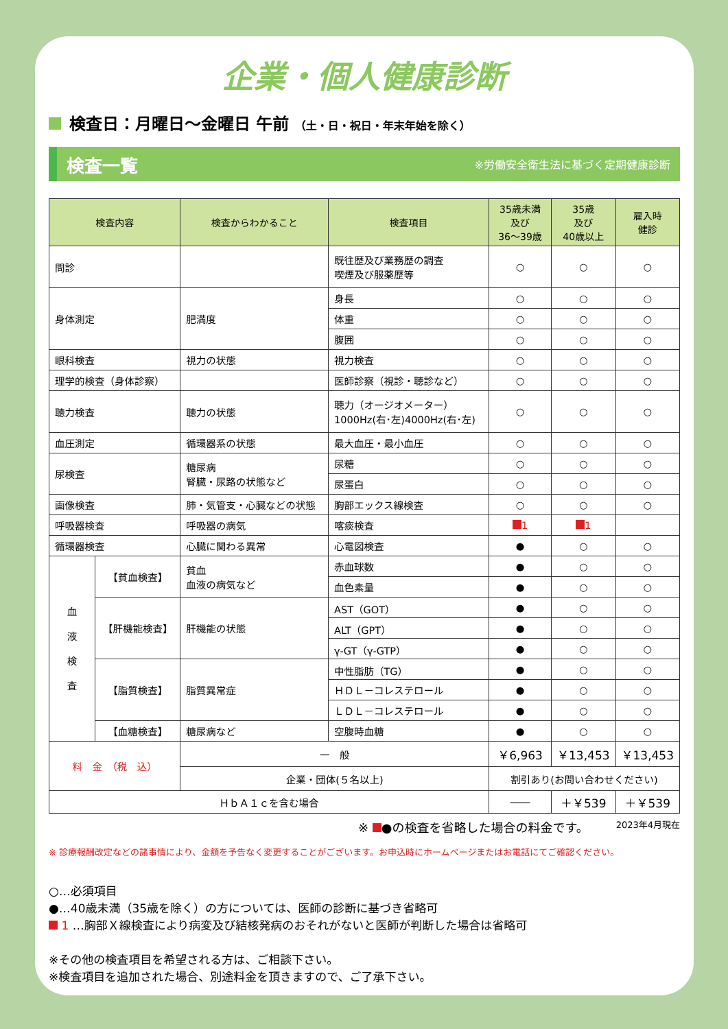企業・個人健康診断
検査日：月曜日～金曜日 午前 （土・日・祝日・年末年始を除く）
検査一覧 ※労働安全衛生法に基づく定期健康診断
| 検査内容 | | 検査からわかること | 検査項目 | 35歳未満 及び 36～39歳 | 35歳 及び 40歳以上 | 雇入時 健診 |
| --- | --- | --- | --- | --- | --- | --- |
| 問診 | | | 既往歴及び業務歴の調査 喫煙及び服薬歴等 | ○ | ○ | ○ |
| 身体測定 | | 肥満度 | 身長 | ○ | ○ | ○ |
| | | | 体重 | ○ | ○ | ○ |
| | | | 腹囲 | ○ | ○ | ○ |
| 眼科検査 | | 視力の状態 | 視力検査 | ○ | ○ | ○ |
| 理学的検査（身体診察） | | | 医師診察（視診・聴診など） | ○ | ○ | ○ |
| 聴力検査 | | 聴力の状態 | 聴力（オージオメーター） 1000Hz(右･左)4000Hz(右･左) | ○ | ○ | ○ |
| 血圧測定 | | 循環器系の状態 | 最大血圧・最小血圧 | ○ | ○ | ○ |
| 尿検査 | | 糖尿病 腎臓・尿路の状態など | 尿糖 | ○ | ○ | ○ |
| | | | 尿蛋白 | ○ | ○ | ○ |
| 画像検査 | | 肺・気管支・心臓などの状態 | 胸部エックス線検査 | ○ | ○ | ○ |
| 呼吸器検査 | | 呼吸器の病気 | 喀痰検査 | 1 | 1 | |
| 循環器検査 | | 心臓に関わる異常 | 心電図検査 | ● | ○ | ○ |
| 血 液 検 査 | 【貧血検査】 | 貧血 血液の病気など | 赤血球数 | ● | ○ | ○ |
| | | | 血色素量 | ● | ○ | ○ |
| | 【肝機能検査】 | 肝機能の状態 | AST（GOT） | ● | ○ | ○ |
| | | | ALT（GPT） | ● | ○ | ○ |
| | | | γ-GT（γ-GTP） | ● | ○ | ○ |
| | 【脂質検査】 | 脂質異常症 | 中性脂肪（TG） | ● | ○ | ○ |
| | | | ＨＤＬ－コレステロール | ● | ○ | ○ |
| | | | ＬＤＬ－コレステロール | ● | ○ | ○ |
| | 【血糖検査】 | 糖尿病など | 空腹時血糖 | ● | ○ | ○ |
| 料 金 （税 込） | | 一 般 | | ￥6,963 | ￥13,453 | ￥13,453 |
| | | 企業・団体(５名以上) | | 割引あり(お問い合わせください) | | |
| ＨｂＡ１ｃを含む場合 | | | | ―― | ＋￥539 | ＋￥539 |
※ ●の検査を省略した場合の料金です。 2023年4月現在
※ 診療報酬改定などの諸事情により、金額を予告なく変更することがございます。お申込時にホームページまたはお電話にてご確認ください。
○…必須項目
●…40歳未満（35歳を除く）の方については、医師の診断に基づき省略可
1 …胸部Ｘ線検査により病変及び結核発病のおそれがないと医師が判断した場合は省略可
※その他の検査項目を希望される方は、ご相談下さい。
※検査項目を追加された場合、別途料金を頂きますので、ご了承下さい。